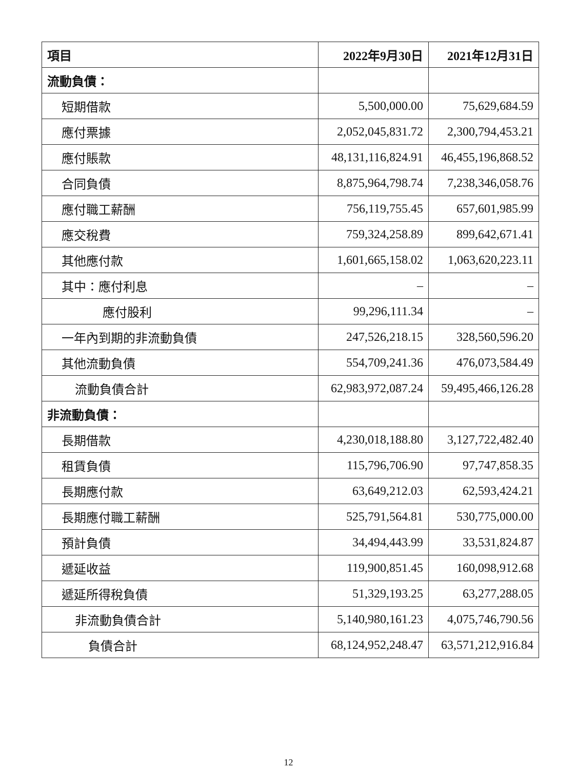| 項目 | 2022年9月30日 | 2021年12月31日 |
| --- | --- | --- |
| 流動負債： | | |
| 短期借款 | 5,500,000.00 | 75,629,684.59 |
| 應付票據 | 2,052,045,831.72 | 2,300,794,453.21 |
| 應付賬款 | 48,131,116,824.91 | 46,455,196,868.52 |
| 合同負債 | 8,875,964,798.74 | 7,238,346,058.76 |
| 應付職工薪酬 | 756,119,755.45 | 657,601,985.99 |
| 應交稅費 | 759,324,258.89 | 899,642,671.41 |
| 其他應付款 | 1,601,665,158.02 | 1,063,620,223.11 |
| 其中：應付利息 | – | – |
| 應付股利 | 99,296,111.34 | – |
| 一年內到期的非流動負債 | 247,526,218.15 | 328,560,596.20 |
| 其他流動負債 | 554,709,241.36 | 476,073,584.49 |
| 流動負債合計 | 62,983,972,087.24 | 59,495,466,126.28 |
| 非流動負債： | | |
| 長期借款 | 4,230,018,188.80 | 3,127,722,482.40 |
| 租賃負債 | 115,796,706.90 | 97,747,858.35 |
| 長期應付款 | 63,649,212.03 | 62,593,424.21 |
| 長期應付職工薪酬 | 525,791,564.81 | 530,775,000.00 |
| 預計負債 | 34,494,443.99 | 33,531,824.87 |
| 遞延收益 | 119,900,851.45 | 160,098,912.68 |
| 遞延所得稅負債 | 51,329,193.25 | 63,277,288.05 |
| 非流動負債合計 | 5,140,980,161.23 | 4,075,746,790.56 |
| 負債合計 | 68,124,952,248.47 | 63,571,212,916.84 |
12